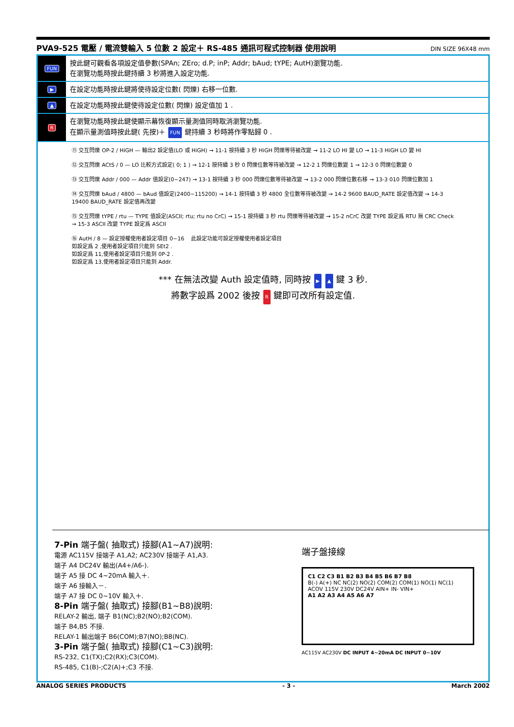PVA9-525 電壓 / 電流雙輸入 5 位數 2 設定＋ RS-485 通訊可程式控制器 使用說明 DIN SIZE 96X48 mm
FUN
按此鍵可觀看各項設定值參數(SPAn; ZEro; d.P; inP; Addr; bAud; tYPE; AutH)瀏覽功能.
在瀏覽功能時按此鍵持續 3 秒將進入設定功能.
▶
在設定功能時按此鍵將使待設定位數( 閃爍) 右移一位數.
▲
在設定功能時按此鍵使待設定位數( 閃爍) 設定值加 1 .
R
在瀏覽功能時按此鍵使顯示幕恢復顯示量測值同時取消瀏覽功能.
在顯示量測值時按此鍵( 先按)＋ FUN 鍵持續 3 秒時將作零點歸 0 .
⑪ 交互閃爍 OP-2 / HiGH — 輸出2 設定值(LO 或 HiGH) → 11-1 按持續 3 秒 HiGH 閃爍等待被改變 → 11-2 LO HI 變 LO → 11-3 HiGH LO 變 HI
⑫ 交互閃爍 ACtS / 0 — LO 比較方式設定( 0; 1 ) → 12-1 按持續 3 秒 0 閃爍位數等待被改變 → 12-2 1 閃爍位數變 1 → 12-3 0 閃爍位數變 0
⑬ 交互閃爍 Addr / 000 — Addr 值設定(0~247) → 13-1 按持續 3 秒 000 閃爍位數等待被改變 → 13-2 000 閃爍位數右移 → 13-3 010 閃爍位數加 1
⑭ 交互閃爍 bAud / 4800 — bAud 值設定(2400~115200) → 14-1 按持續 3 秒 4800 全位數等待被改變 → 14-2 9600 BAUD_RATE 設定值改變 → 14-3 19400 BAUD_RATE 設定值再改變
⑮ 交互閃爍 tYPE / rtu — TYPE 值設定(ASCII; rtu; rtu no CrC) → 15-1 按持續 3 秒 rtu 閃爍等待被改變 → 15-2 nCrC 改變 TYPE 設定爲 RTU 無 CRC Check → 15-3 ASCII 改變 TYPE 設定爲 ASCII
⑯ AutH / 8 — 設定授權使用者設定項目 0~16 　此設定功能可設定授權使用者設定項目
如設定爲 2 ,使用者設定項目只能到 SEt2 .
如設定爲 11,使用者設定項目只能到 0P-2 .
如設定爲 13,使用者設定項目只能到 Addr.
*** 在無法改變 Auth 設定值時, 同時按 ▶ ▲ 鍵 3 秒.
將數字設爲 2002 後按 R 鍵即可改所有設定值.
7-Pin 端子盤( 抽取式) 接腳(A1~A7)說明:
電源 AC115V 接端子 A1,A2; AC230V 接端子 A1,A3.
端子 A4 DC24V 輸出(A4+/A6-).
端子 A5 接 DC 4~20mA 輸入＋.
端子 A6 接輸入－.
端子 A7 接 DC 0~10V 輸入＋.
8-Pin 端子盤( 抽取式) 接腳(B1~B8)說明:
RELAY-2 輸出, 端子 B1(NC);B2(NO);B2(COM).
端子 B4,B5 不接.
RELAY-1 輸出端子 B6(COM);B7(NO);B8(NC).
3-Pin 端子盤( 抽取式) 接腳(C1~C3)說明:
RS-232, C1(TX);C2(RX);C3(COM).
RS-485, C1(B)-;C2(A)+;C3 不接.
端子盤接線
C1 C2 C3 B1 B2 B3 B4 B5 B6 B7 B8
B(-) A(+) NC NC(2) NO(2) COM(2) COM(1) NO(1) NC(1)
ACOV 115V 230V DC24V AIN+ IN- VIN+
A1 A2 A3 A4 A5 A6 A7
AC115V AC230V DC INPUT 4~20mA DC INPUT 0~10V
ANALOG SERIES PRODUCTS - 3 - March 2002